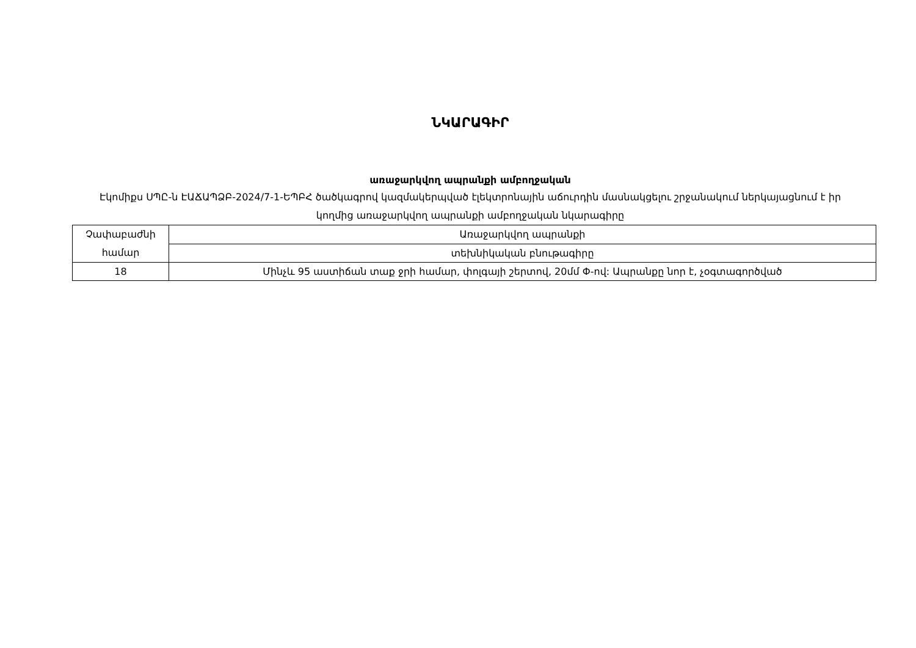ՆԿԱՐԱԳԻՐ
առաջարկվող ապրանքի ամբողջական
Էկոմիքս ՍՊԸ-ն ԷԱՃԱՊՁԲ-2024/7-1-ԵՊԲՀ ծածկագրով կազմակերպված էլեկտրոնային աճուրդին մասնակցելու շրջանակում ներկայացնում է իր կողմից առաջարկվող ապրանքի ամբողջական նկարագիրը
| Չափաբաժնի համար | Առաջարկվող ապրանքի |
| | տեխնիկական բնութագիրը |
| 18 | Մինչև 95 աստիճան տաք ջրի համար, փոլգայի շերտով, 20մմ Փ-ով: Ապրանքը նոր է, չօգտագործված |